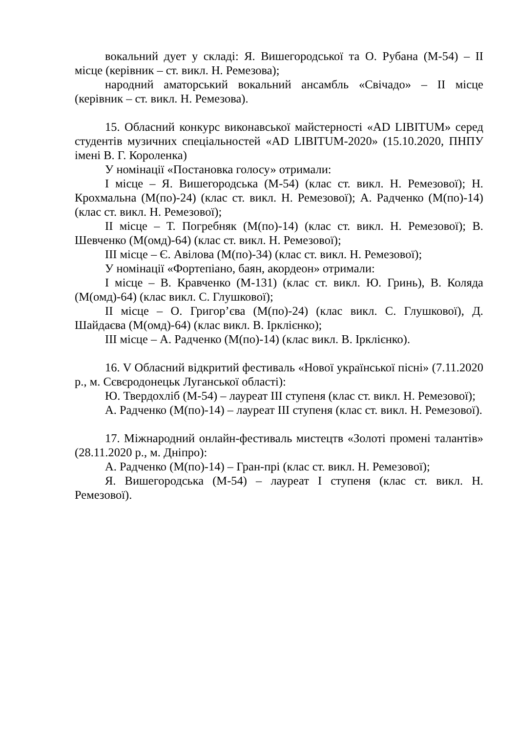вокальний дует у складі: Я. Вишегородської та О. Рубана (М-54) – ІІ місце (керівник – ст. викл. Н. Ремезова);
народний аматорський вокальний ансамбль «Свічадо» – ІІ місце (керівник – ст. викл. Н. Ремезова).
15. Обласний конкурс виконавської майстерності «AD LIBITUM» серед студентів музичних спеціальностей «AD LIBITUM-2020» (15.10.2020, ПНПУ імені В. Г. Короленка)
У номінації «Постановка голосу» отримали:
І місце – Я. Вишегородська (М-54) (клас ст. викл. Н. Ремезової); Н. Крохмальна (М(по)-24) (клас ст. викл. Н. Ремезової); А. Радченко (М(по)-14) (клас ст. викл. Н. Ремезової);
ІІ місце – Т. Погребняк (М(по)-14) (клас ст. викл. Н. Ремезової); В. Шевченко (М(омд)-64) (клас ст. викл. Н. Ремезової);
ІІІ місце – Є. Авілова (М(по)-34) (клас ст. викл. Н. Ремезової);
У номінації «Фортепіано, баян, акордеон» отримали:
І місце – В. Кравченко (М-131) (клас ст. викл. Ю. Гринь), В. Коляда (М(омд)-64) (клас викл. С. Глушкової);
ІІ місце – О. Григор’єва (М(по)-24) (клас викл. С. Глушкової), Д. Шайдаєва (М(омд)-64) (клас викл. В. Ірклієнко);
ІІІ місце – А. Радченко (М(по)-14) (клас викл. В. Ірклієнко).
16. V Обласний відкритий фестиваль «Нової української пісні» (7.11.2020 р., м. Сєвєродонецьк Луганської області):
Ю. Твердохліб (М-54) – лауреат ІІІ ступеня (клас ст. викл. Н. Ремезової);
А. Радченко (М(по)-14) – лауреат ІІІ ступеня (клас ст. викл. Н. Ремезової).
17. Міжнародний онлайн-фестиваль мистецтв «Золоті промені талантів» (28.11.2020 р., м. Дніпро):
А. Радченко (М(по)-14) – Гран-прі (клас ст. викл. Н. Ремезової);
Я. Вишегородська (М-54) – лауреат І ступеня (клас ст. викл. Н. Ремезової).